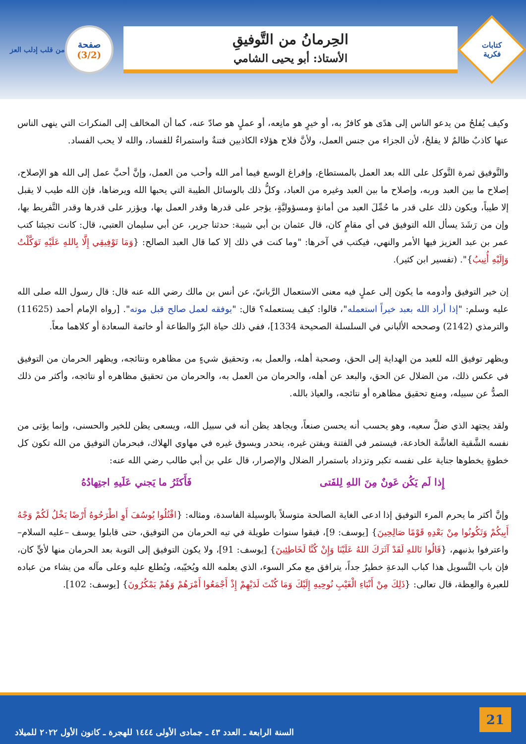كتابات
فكرية
الحِرمانُ من التَّوفيقِ
الأستاذ: أبو يحيى الشامي
صفحة
(3/2)
من قلب إدلب العز
وكيف يُفلحُ من يدعو الناس إلى هدًى هو كافرٌ به، أو خيرٍ هو مانِعه، أو عملٍ هو صادّ عنه، كما أن المخالف إلى المنكرات التي ينهى الناس عنها كاذبٌ ظالمٌ لا يفلحُ، لأن الجزاء من جنس العمل، ولأنَّ فلاح هؤلاء الكاذبين فتنةٌ واستمراءٌ للفساد، والله لا يحب الفساد.
والتَّوفيق ثمرة التَّوكل على الله بعد العمل بالمستطاع، وإفراغ الوسع فيما أمر الله وأحب من العمل، وإنَّ أحبَّ عمل إلى الله هو الإصلاح، إصلاح ما بين العبد وربه، وإصلاح ما بين العبد وغيره من العباد، وكلُّ ذلك بالوسائل الطيبة التي يحبها الله ويرضاها، فإن الله طيب لا يقبل إلا طيباً، ويكون ذلك على قدر ما حُمِّلَ العبد من أمانةٍ ومسؤوليَّةٍ، يؤجر على قدرها وقدر العمل بها، ويؤزر على قدرها وقدر التَّفريط بها، وإن من رَشَدَ يسأل الله التوفيق في أي مقامٍ كان، قال عثمان بن أبي شيبة: حدثنا جرير، عن أبي سليمان العتبي، قال: كانت تجيئنا كتب عمر بن عبد العزيز فيها الأمر والنهي، فيكتب في آخرها: "وما كنت في ذلك إلا كما قال العبد الصالح: {وَمَا تَوْفِيقِي إِلَّا بِاللهِ عَلَيْهِ تَوَكَّلْتُ وَإِلَيْهِ أُنِيبُ}". (تفسير ابن كثير).
إن خير التوفيق وأدومه ما يكون إلى عملٍ فيه معنى الاستعمال الرَّبانيّ، عن أنس بن مالك رضي الله عنه قال: قال رسول الله صلى الله عليه وسلم: "إذا أراد الله بعبد خيراً استعمله"، قالوا: كيف يستعمله؟ قال: "يوفقه لعمل صالح قبل موته". [رواه الإمام أحمد (11625) والترمذي (2142) وصححه الألباني في السلسلة الصحيحة 1334]، ففي ذلك حياة البرّ والطاعة أو خاتمة السعادة أو كلاهما معاً.
ويظهر توفيق الله للعبد من الهداية إلى الحق، وصحبة أهله، والعمل به، وتحقيق شيءٍ من مظاهره ونتائجه، ويظهر الحرمان من التوفيق في عكس ذلك، من الضلال عن الحق، والبعد عن أهله، والحرمان من العمل به، والحرمان من تحقيق مظاهره أو نتائجه، وأكثر من ذلك الصدُّ عن سبيله، ومنع تحقيق مظاهره أو نتائجه، والعياذ بالله.
ولقد يجتهد الذي ضلَّ سعيه، وهو يحسب أنه يحسن صنعاً، ويجاهد يظن أنه في سبيل الله، ويسعى يظن للخير والحسنى، وإنما يؤتى من نفسه الشَّقية الغاشَّة الخادعة، فيستمر في الفتنة ويفتن غيره، ينحدر ويسوق غيره في مهاوي الهلاك، فبحرمان التوفيق من الله تكون كل خطوةٍ يخطوها جناية على نفسه تكبر وتزداد باستمرار الضلال والإصرار، قال علي بن أبي طالب رضي الله عنه:
إِذا لَم يَكُن عَونٌ مِنَ اللهِ لِلفَتى فَأَكثَرُ ما يَجني عَلَيهِ اجتِهادُهُ
وإنَّ أكثر ما يحرم المرء التوفيق إذا ادعى الغاية الصالحة متوسلاً بالوسيلة الفاسدة، ومثاله: {اقْتُلُوا يُوسُفَ أَوِ اطْرَحُوهُ أَرْضًا يَخْلُ لَكُمْ وَجْهُ أَبِيكُمْ وَتَكُونُوا مِنْ بَعْدِهِ قَوْمًا صَالِحِينَ} [يوسف: 9]، فبقوا سنوات طويلة في تيه الحرمان من التوفيق، حتى قابلوا يوسف –عليه السلام– واعترفوا بذنبهم، {قَالُوا تَاللهِ لَقَدْ آثَرَكَ اللهُ عَلَيْنَا وَإِنْ كُنَّا لَخَاطِئِينَ} [يوسف: 91]، ولا يكون التوفيق إلى التوبة بعد الحرمان منها لأيٍّ كان، فإن باب التَّسويل هذا كباب البدعةِ خطيرٌ جداً، يترافق مع مكر السوء، الذي يعلمه الله ويُخيّبه، ويُطلع عليه وعلى مآله من يشاء من عباده للعبرة والعِظة، قال تعالى: {ذَلِكَ مِنْ أَنْبَاءِ الْغَيْبِ نُوحِيهِ إِلَيْكَ وَمَا كُنْتَ لَدَيْهِمْ إِذْ أَجْمَعُوا أَمْرَهُمْ وَهُمْ يَمْكُرُونَ} [يوسف: 102].
21 السنة الرابعة ـ العدد ٤٣ ـ جمادى الأولى ١٤٤٤ للهجرة ـ كانون الأول ٢٠٢٢ للميلاد